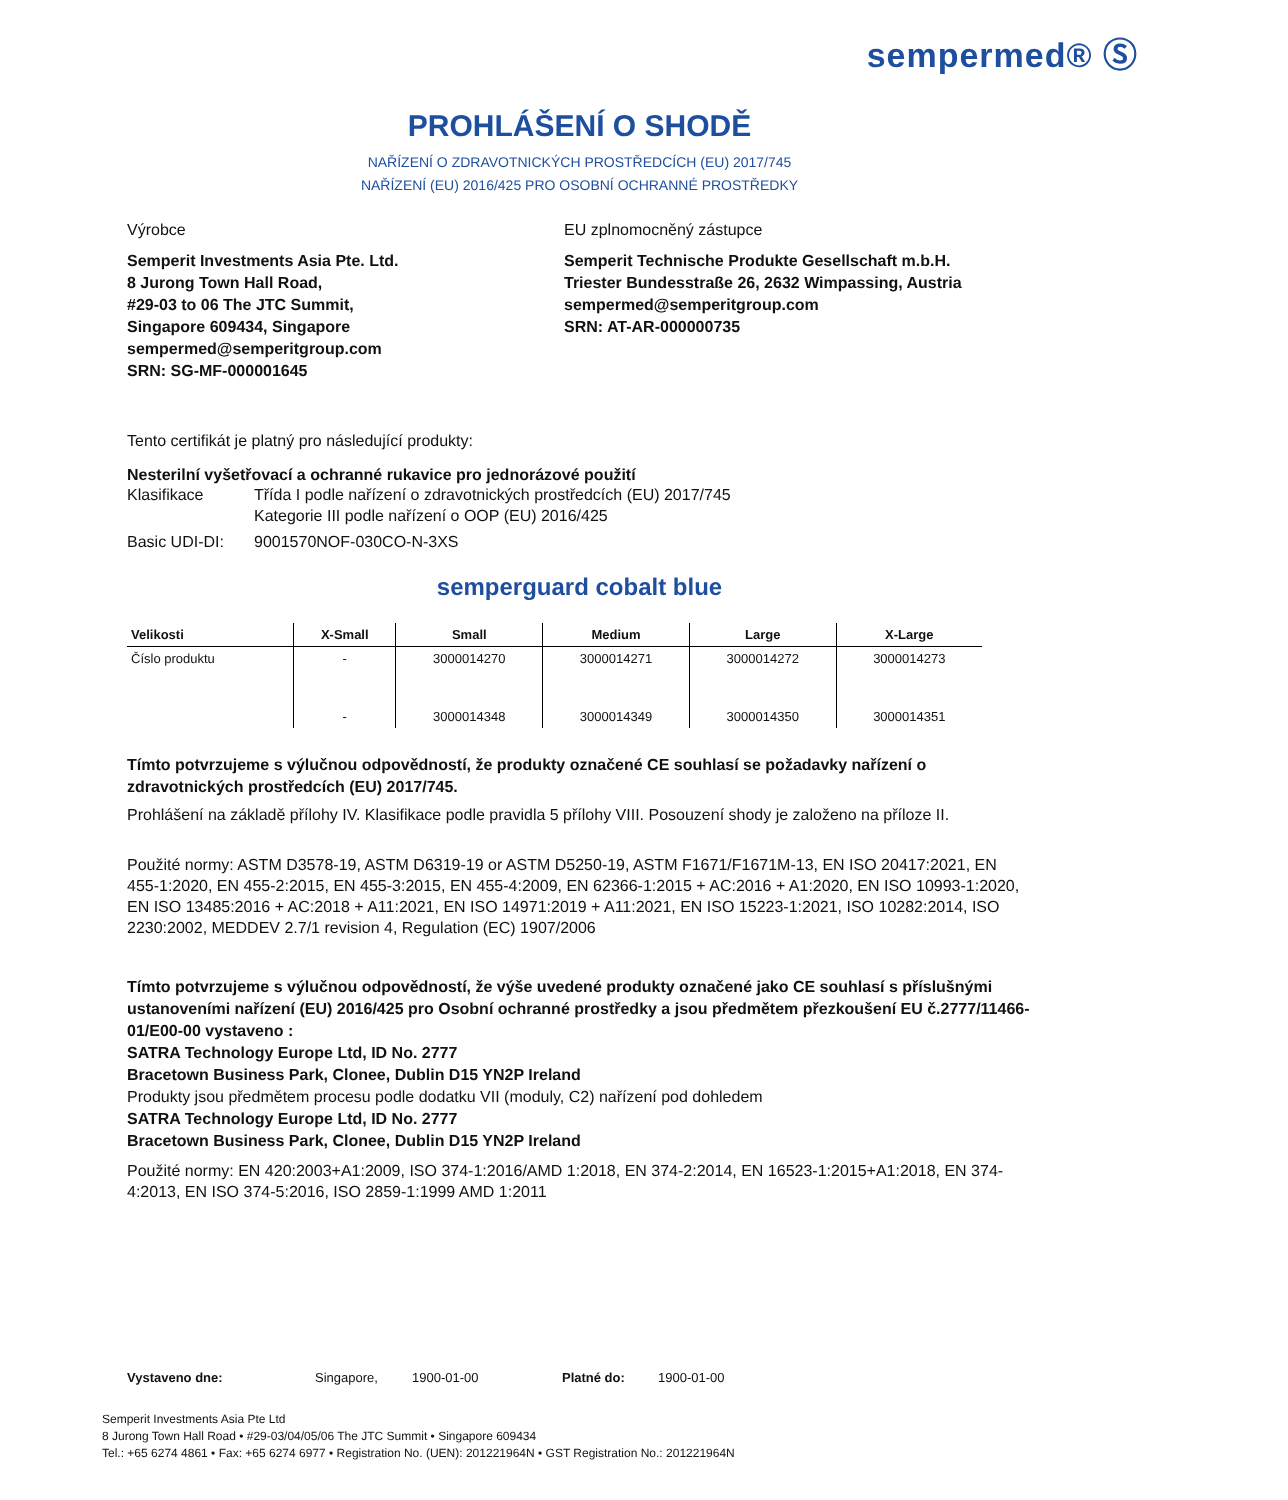sempermed® Ⓢ
PROHLÁŠENÍ O SHODĚ
NAŘÍZENÍ O ZDRAVOTNICKÝCH PROSTŘEDCÍCH (EU) 2017/745
NAŘÍZENÍ (EU) 2016/425 PRO OSOBNÍ OCHRANNÉ PROSTŘEDKY
Výrobce
Semperit Investments Asia Pte. Ltd.
8 Jurong Town Hall Road,
#29-03 to 06 The JTC Summit,
Singapore 609434, Singapore
sempermed@semperitgroup.com
SRN: SG-MF-000001645
EU zplnomocněný zástupce
Semperit Technische Produkte Gesellschaft m.b.H.
Triester Bundesstraße 26, 2632 Wimpassing, Austria
sempermed@semperitgroup.com
SRN: AT-AR-000000735
Tento certifikát je platný pro následující produkty:
Nesterilní vyšetřovací a ochranné rukavice pro jednorázové použití
Klasifikace Třída I podle nařízení o zdravotnických prostředcích (EU) 2017/745
Kategorie III podle nařízení o OOP (EU) 2016/425
Basic UDI-DI: 9001570NOF-030CO-N-3XS
semperguard cobalt blue
| Velikosti | X-Small | Small | Medium | Large | X-Large |
| --- | --- | --- | --- | --- | --- |
| Číslo produktu | - | 3000014270 | 3000014271 | 3000014272 | 3000014273 |
| | - | 3000014348 | 3000014349 | 3000014350 | 3000014351 |
Tímto potvrzujeme s výlučnou odpovědností, že produkty označené CE souhlasí se požadavky nařízení o zdravotnických prostředcích (EU) 2017/745.
Prohlášení na základě přílohy IV. Klasifikace podle pravidla 5 přílohy VIII. Posouzení shody je založeno na příloze II.
Použité normy: ASTM D3578-19, ASTM D6319-19 or ASTM D5250-19, ASTM F1671/F1671M-13, EN ISO 20417:2021, EN 455-1:2020, EN 455-2:2015, EN 455-3:2015, EN 455-4:2009, EN 62366-1:2015 + AC:2016 + A1:2020, EN ISO 10993-1:2020, EN ISO 13485:2016 + AC:2018 + A11:2021, EN ISO 14971:2019 + A11:2021, EN ISO 15223-1:2021, ISO 10282:2014, ISO 2230:2002, MEDDEV 2.7/1 revision 4, Regulation (EC) 1907/2006
Tímto potvrzujeme s výlučnou odpovědností, že výše uvedené produkty označené jako CE souhlasí s příslušnými ustanoveními nařízení (EU) 2016/425 pro Osobní ochranné prostředky a jsou předmětem přezkoušení EU č.2777/11466-01/E00-00 vystaveno :
SATRA Technology Europe Ltd, ID No. 2777
Bracetown Business Park, Clonee, Dublin D15 YN2P Ireland
Produkty jsou předmětem procesu podle dodatku VII (moduly, C2) nařízení pod dohledem
SATRA Technology Europe Ltd, ID No. 2777
Bracetown Business Park, Clonee, Dublin D15 YN2P Ireland
Použité normy: EN 420:2003+A1:2009, ISO 374-1:2016/AMD 1:2018, EN 374-2:2014, EN 16523-1:2015+A1:2018, EN 374-4:2013, EN ISO 374-5:2016, ISO 2859-1:1999 AMD 1:2011
Vystaveno dne: Singapore, 1900-01-00 Platné do: 1900-01-00
Semperit Investments Asia Pte Ltd
8 Jurong Town Hall Road • #29-03/04/05/06 The JTC Summit • Singapore 609434
Tel.: +65 6274 4861 • Fax: +65 6274 6977 • Registration No. (UEN): 201221964N • GST Registration No.: 201221964N